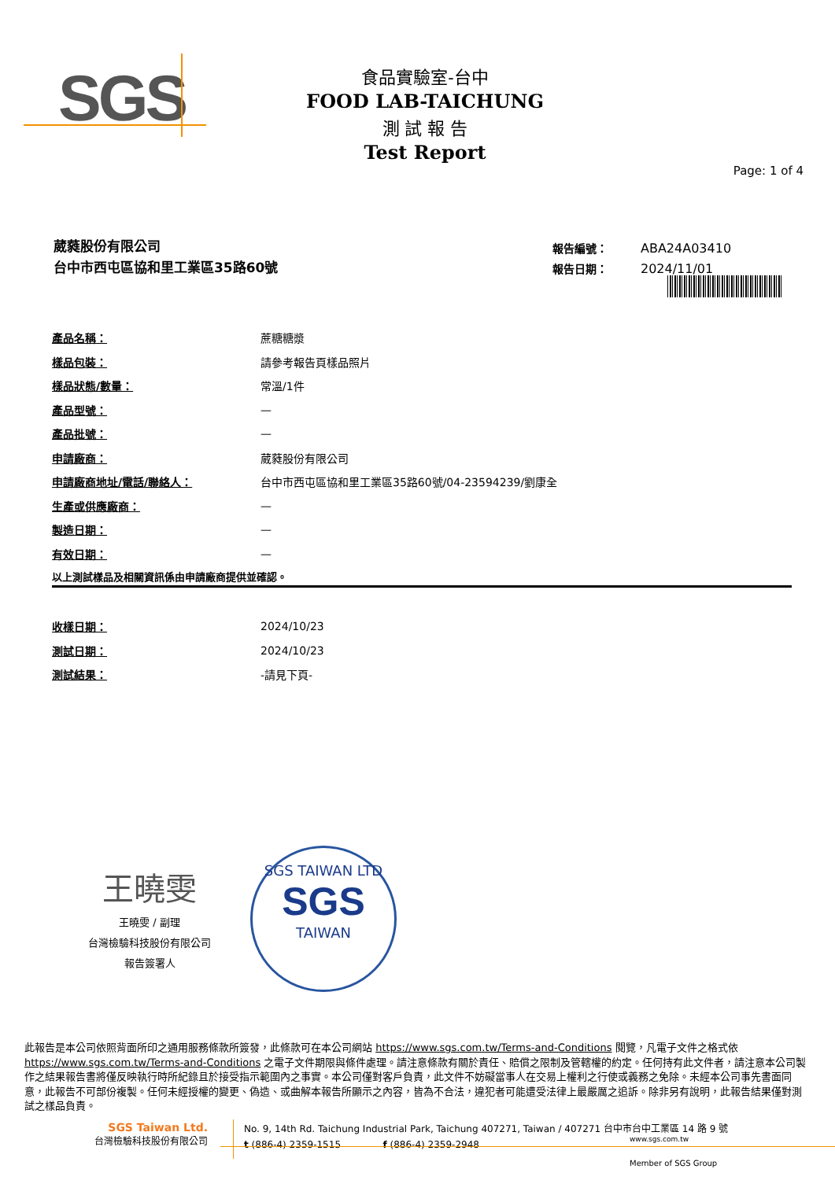SGS
食品實驗室-台中
FOOD LAB-TAICHUNG
測 試 報 告
Test Report
Page: 1 of 4
葳蕤股份有限公司
台中市西屯區協和里工業區35路60號
| 報告編號： | ABA24A03410 |
| 報告日期： | 2024/11/01 |
| 產品名稱： | 蔗糖糖漿 |
| 樣品包裝： | 請參考報告頁樣品照片 |
| 樣品狀態/數量： | 常溫/1件 |
| 產品型號： | — |
| 產品批號： | — |
| 申請廠商： | 葳蕤股份有限公司 |
| 申請廠商地址/電話/聯絡人： | 台中市西屯區協和里工業區35路60號/04-23594239/劉康全 |
| 生產或供應廠商： | — |
| 製造日期： | — |
| 有效日期： | — |
以上測試樣品及相關資訊係由申請廠商提供並確認。
| 收樣日期： | 2024/10/23 |
| 測試日期： | 2024/10/23 |
| 測試結果： | -請見下頁- |
王曉雯
王曉雯 / 副理
台灣檢驗科技股份有限公司
報告簽署人
SGS TAIWAN LTD
SGS
TAIWAN
此報告是本公司依照背面所印之通用服務條款所簽發，此條款可在本公司網站 https://www.sgs.com.tw/Terms-and-Conditions 閱覽，凡電子文件之格式依 https://www.sgs.com.tw/Terms-and-Conditions 之電子文件期限與條件處理。請注意條款有關於責任、賠償之限制及管轄權的約定。任何持有此文件者，請注意本公司製作之結果報告書將僅反映執行時所紀錄且於接受指示範圍內之事實。本公司僅對客戶負責，此文件不妨礙當事人在交易上權利之行使或義務之免除。未經本公司事先書面同意，此報告不可部份複製。任何未經授權的變更、偽造、或曲解本報告所顯示之內容，皆為不合法，違犯者可能遭受法律上最嚴厲之追訴。除非另有說明，此報告結果僅對測試之樣品負責。
SGS Taiwan Ltd.
台灣檢驗科技股份有限公司
No. 9, 14th Rd. Taichung Industrial Park, Taichung 407271, Taiwan / 407271 台中市台中工業區 14 路 9 號
t (886-4) 2359-1515 f (886-4) 2359-2948
www.sgs.com.tw
Member of SGS Group